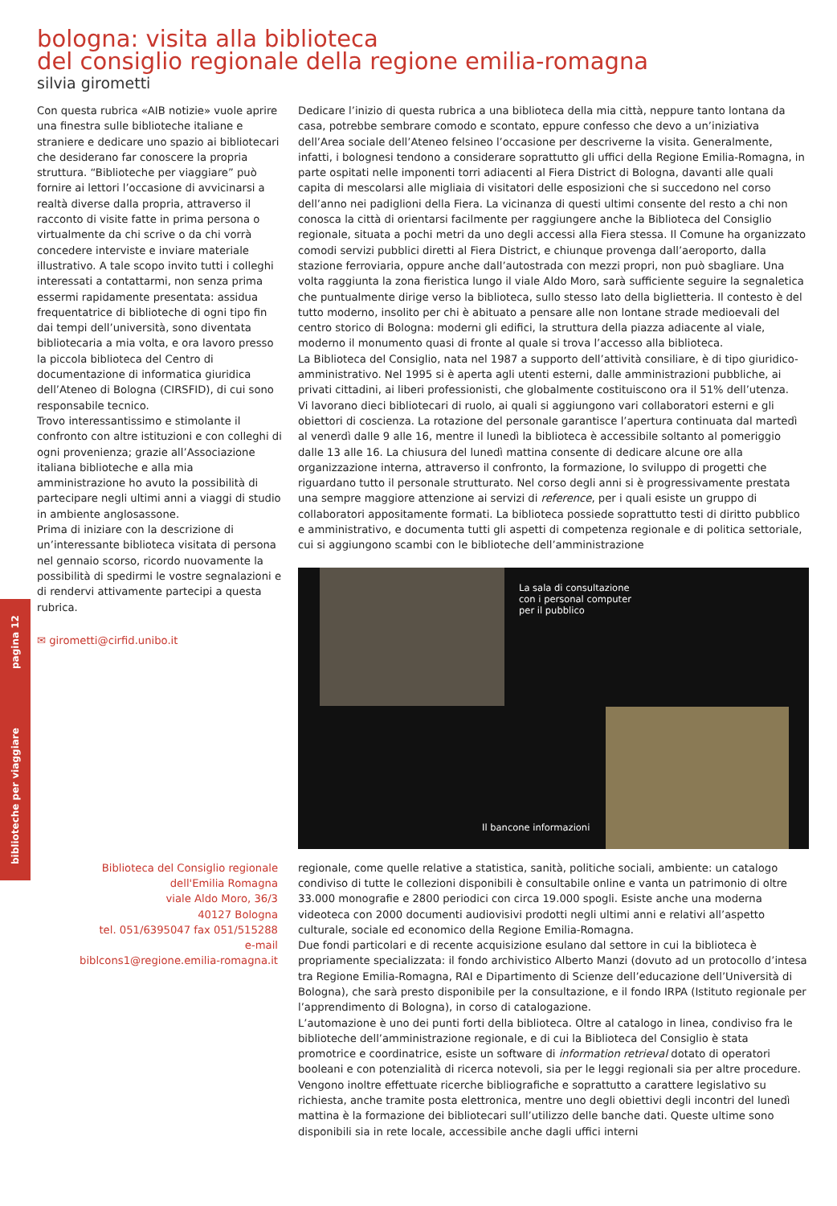biblioteche per viaggiare pagina 12
bologna: visita alla biblioteca
del consiglio regionale della regione emilia-romagna
silvia girometti
Con questa rubrica «AIB notizie» vuole aprire una finestra sulle biblioteche italiane e straniere e dedicare uno spazio ai bibliotecari che desiderano far conoscere la propria struttura. “Biblioteche per viaggiare” può fornire ai lettori l’occasione di avvicinarsi a realtà diverse dalla propria, attraverso il racconto di visite fatte in prima persona o virtualmente da chi scrive o da chi vorrà concedere interviste e inviare materiale illustrativo. A tale scopo invito tutti i colleghi interessati a contattarmi, non senza prima essermi rapidamente presentata: assidua frequentatrice di biblioteche di ogni tipo fin dai tempi dell’università, sono diventata bibliotecaria a mia volta, e ora lavoro presso la piccola biblioteca del Centro di documentazione di informatica giuridica dell’Ateneo di Bologna (CIRSFID), di cui sono responsabile tecnico.
Trovo interessantissimo e stimolante il confronto con altre istituzioni e con colleghi di ogni provenienza; grazie all’Associazione italiana biblioteche e alla mia amministrazione ho avuto la possibilità di partecipare negli ultimi anni a viaggi di studio in ambiente anglosassone.
Prima di iniziare con la descrizione di un’interessante biblioteca visitata di persona nel gennaio scorso, ricordo nuovamente la possibilità di spedirmi le vostre segnalazioni e di rendervi attivamente partecipi a questa rubrica.
✉ girometti@cirfid.unibo.it
Dedicare l’inizio di questa rubrica a una biblioteca della mia città, neppure tanto lontana da casa, potrebbe sembrare comodo e scontato, eppure confesso che devo a un’iniziativa dell’Area sociale dell’Ateneo felsineo l’occasione per descriverne la visita. Generalmente, infatti, i bolognesi tendono a considerare soprattutto gli uffici della Regione Emilia-Romagna, in parte ospitati nelle imponenti torri adiacenti al Fiera District di Bologna, davanti alle quali capita di mescolarsi alle migliaia di visitatori delle esposizioni che si succedono nel corso dell’anno nei padiglioni della Fiera. La vicinanza di questi ultimi consente del resto a chi non conosca la città di orientarsi facilmente per raggiungere anche la Biblioteca del Consiglio regionale, situata a pochi metri da uno degli accessi alla Fiera stessa. Il Comune ha organizzato comodi servizi pubblici diretti al Fiera District, e chiunque provenga dall’aeroporto, dalla stazione ferroviaria, oppure anche dall’autostrada con mezzi propri, non può sbagliare. Una volta raggiunta la zona fieristica lungo il viale Aldo Moro, sarà sufficiente seguire la segnaletica che puntualmente dirige verso la biblioteca, sullo stesso lato della biglietteria. Il contesto è del tutto moderno, insolito per chi è abituato a pensare alle non lontane strade medioevali del centro storico di Bologna: moderni gli edifici, la struttura della piazza adiacente al viale, moderno il monumento quasi di fronte al quale si trova l’accesso alla biblioteca.
La Biblioteca del Consiglio, nata nel 1987 a supporto dell’attività consiliare, è di tipo giuridico-amministrativo. Nel 1995 si è aperta agli utenti esterni, dalle amministrazioni pubbliche, ai privati cittadini, ai liberi professionisti, che globalmente costituiscono ora il 51% dell’utenza.
Vi lavorano dieci bibliotecari di ruolo, ai quali si aggiungono vari collaboratori esterni e gli obiettori di coscienza. La rotazione del personale garantisce l’apertura continuata dal martedì al venerdì dalle 9 alle 16, mentre il lunedì la biblioteca è accessibile soltanto al pomeriggio dalle 13 alle 16. La chiusura del lunedì mattina consente di dedicare alcune ore alla organizzazione interna, attraverso il confronto, la formazione, lo sviluppo di progetti che riguardano tutto il personale strutturato. Nel corso degli anni si è progressivamente prestata una sempre maggiore attenzione ai servizi di reference, per i quali esiste un gruppo di collaboratori appositamente formati. La biblioteca possiede soprattutto testi di diritto pubblico e amministrativo, e documenta tutti gli aspetti di competenza regionale e di politica settoriale, cui si aggiungono scambi con le biblioteche dell’amministrazione
La sala di consultazione
con i personal computer
per il pubblico
Il bancone informazioni
Biblioteca del Consiglio regionale
dell'Emilia Romagna
viale Aldo Moro, 36/3
40127 Bologna
tel. 051/6395047 fax 051/515288
e-mail
biblcons1@regione.emilia-romagna.it
regionale, come quelle relative a statistica, sanità, politiche sociali, ambiente: un catalogo condiviso di tutte le collezioni disponibili è consultabile online e vanta un patrimonio di oltre 33.000 monografie e 2800 periodici con circa 19.000 spogli. Esiste anche una moderna videoteca con 2000 documenti audiovisivi prodotti negli ultimi anni e relativi all’aspetto culturale, sociale ed economico della Regione Emilia-Romagna.
Due fondi particolari e di recente acquisizione esulano dal settore in cui la biblioteca è propriamente specializzata: il fondo archivistico Alberto Manzi (dovuto ad un protocollo d’intesa tra Regione Emilia-Romagna, RAI e Dipartimento di Scienze dell’educazione dell’Università di Bologna), che sarà presto disponibile per la consultazione, e il fondo IRPA (Istituto regionale per l’apprendimento di Bologna), in corso di catalogazione.
L’automazione è uno dei punti forti della biblioteca. Oltre al catalogo in linea, condiviso fra le biblioteche dell’amministrazione regionale, e di cui la Biblioteca del Consiglio è stata promotrice e coordinatrice, esiste un software di information retrieval dotato di operatori booleani e con potenzialità di ricerca notevoli, sia per le leggi regionali sia per altre procedure. Vengono inoltre effettuate ricerche bibliografiche e soprattutto a carattere legislativo su richiesta, anche tramite posta elettronica, mentre uno degli obiettivi degli incontri del lunedì mattina è la formazione dei bibliotecari sull’utilizzo delle banche dati. Queste ultime sono disponibili sia in rete locale, accessibile anche dagli uffici interni